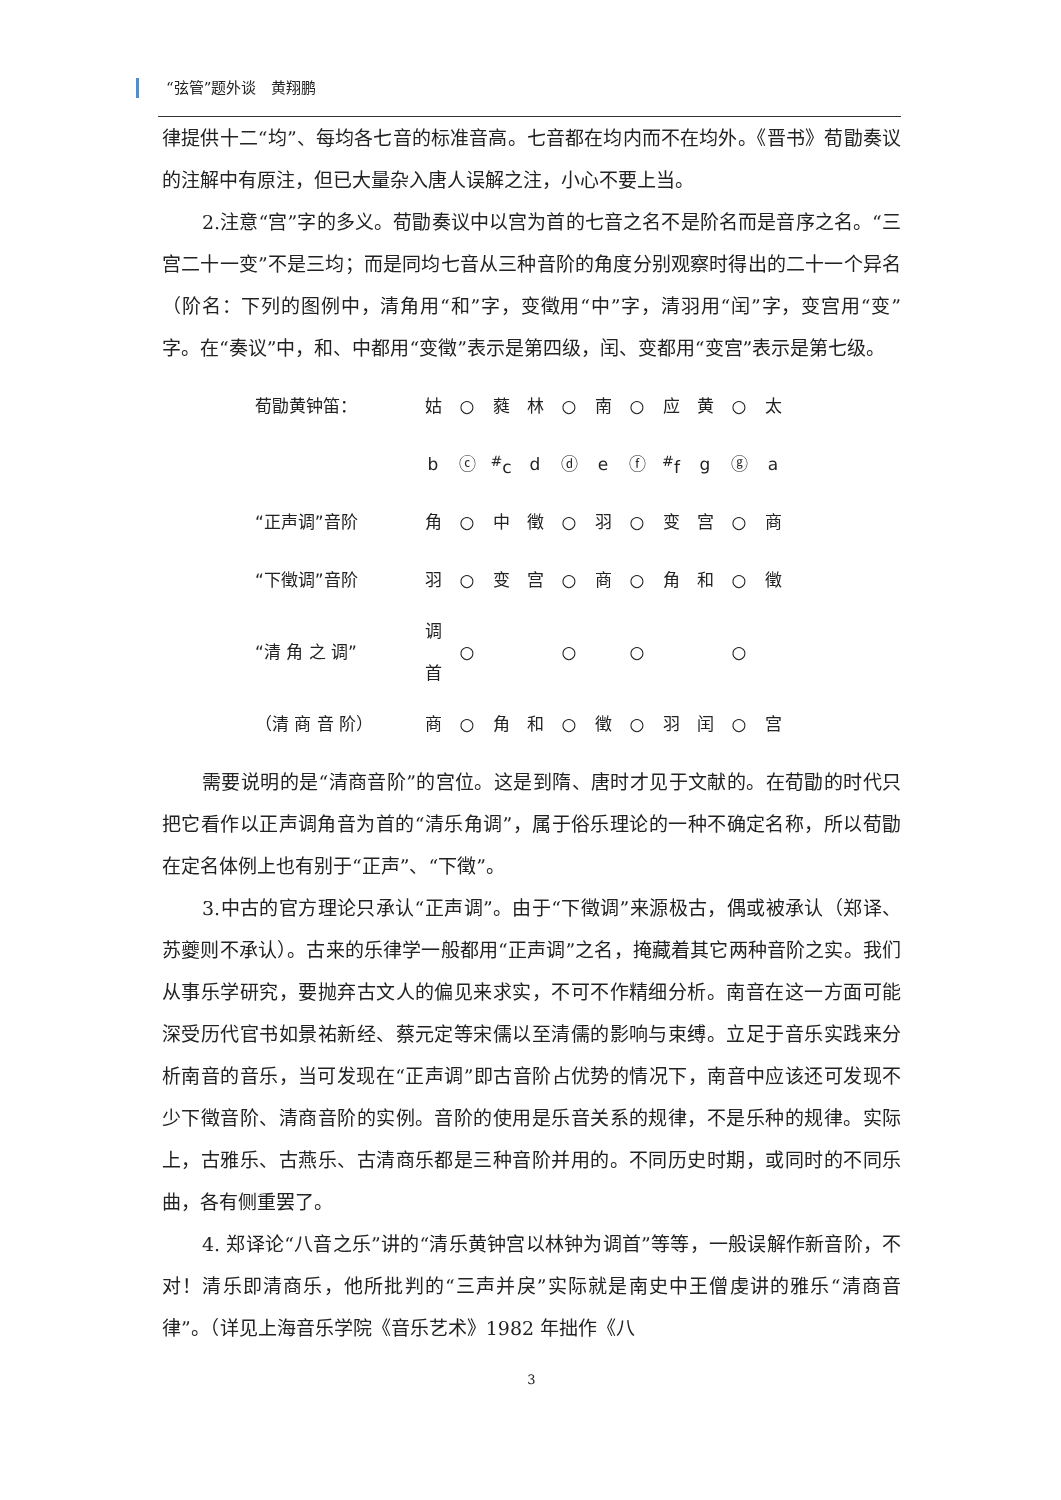“弦管”题外谈　黄翔鹏
律提供十二“均”、每均各七音的标准音高。七音都在均内而不在均外。《晋书》荀勖奏议的注解中有原注，但已大量杂入唐人误解之注，小心不要上当。
2.注意“宫”字的多义。荀勖奏议中以宫为首的七音之名不是阶名而是音序之名。“三宫二十一变”不是三均；而是同均七音从三种音阶的角度分别观察时得出的二十一个异名（阶名：下列的图例中，清角用“和”字，变徵用“中”字，清羽用“闰”字，变宫用“变”字。在“奏议”中，和、中都用“变徵”表示是第四级，闰、变都用“变宫”表示是第七级。
| 荀勖黄钟笛： | 姑 | ○ | 蕤 | 林 | ○ | 南 | ○ | 应 | 黄 | ○ | 太 |
| | b | ⓒ | <sup>#</sup> c | d | ⓓ | e | ⓕ | <sup>#</sup> f | g | ⓖ | a |
| “正声调”音阶 | 角 | ○ | 中 | 徵 | ○ | 羽 | ○ | 变 | 宫 | ○ | 商 |
| “下徵调”音阶 | 羽 | ○ | 变 | 宫 | ○ | 商 | ○ | 角 | 和 | ○ | 徵 |
| “清 角 之 调” | 调首 | ○ | | | ○ | | ○ | | | ○ | |
| （清 商 音 阶） | 商 | ○ | 角 | 和 | ○ | 徵 | ○ | 羽 | 闰 | ○ | 宫 |
需要说明的是“清商音阶”的宫位。这是到隋、唐时才见于文献的。在荀勖的时代只把它看作以正声调角音为首的“清乐角调”，属于俗乐理论的一种不确定名称，所以荀勖在定名体例上也有别于“正声”、“下徵”。
3.中古的官方理论只承认“正声调”。由于“下徵调”来源极古，偶或被承认（郑译、苏夔则不承认）。古来的乐律学一般都用“正声调”之名，掩藏着其它两种音阶之实。我们从事乐学研究，要抛弃古文人的偏见来求实，不可不作精细分析。南音在这一方面可能深受历代官书如景祐新经、蔡元定等宋儒以至清儒的影响与束缚。立足于音乐实践来分析南音的音乐，当可发现在“正声调”即古音阶占优势的情况下，南音中应该还可发现不少下徵音阶、清商音阶的实例。音阶的使用是乐音关系的规律，不是乐种的规律。实际上，古雅乐、古燕乐、古清商乐都是三种音阶并用的。不同历史时期，或同时的不同乐曲，各有侧重罢了。
4. 郑译论“八音之乐”讲的“清乐黄钟宫以林钟为调首”等等，一般误解作新音阶，不对！清乐即清商乐，他所批判的“三声并戾”实际就是南史中王僧虔讲的雅乐“清商音律”。（详见上海音乐学院《音乐艺术》1982 年拙作《八
3